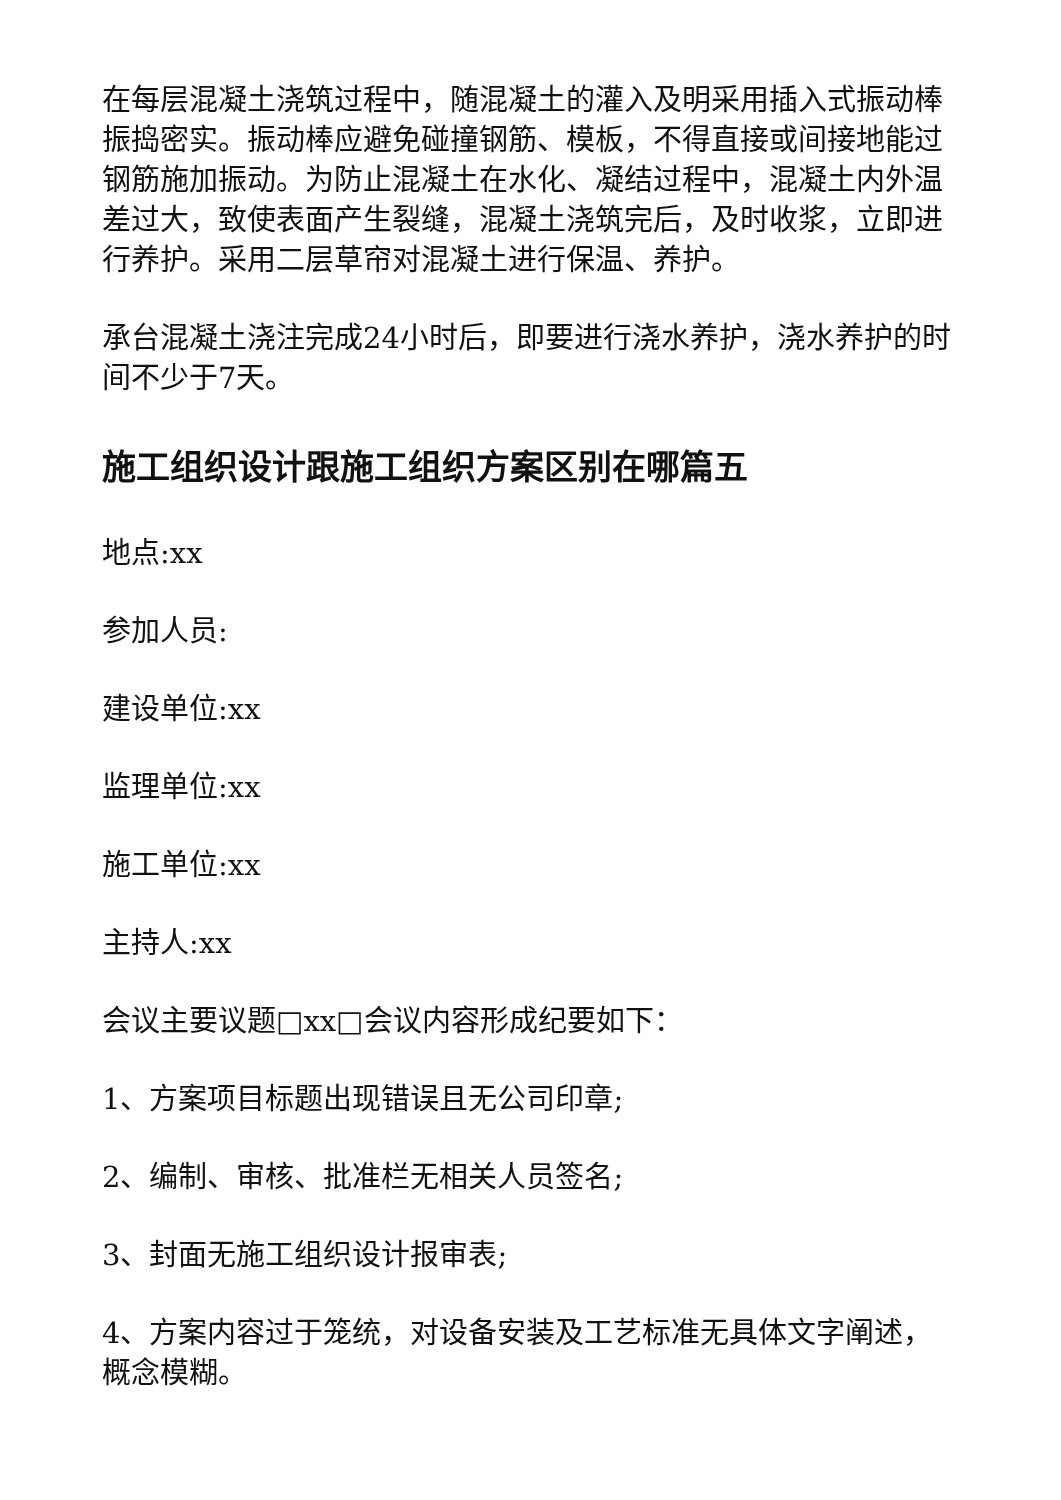在每层混凝土浇筑过程中，随混凝土的灌入及明采用插入式振动棒振捣密实。振动棒应避免碰撞钢筋、模板，不得直接或间接地能过钢筋施加振动。为防止混凝土在水化、凝结过程中，混凝土内外温差过大，致使表面产生裂缝，混凝土浇筑完后，及时收浆，立即进行养护。采用二层草帘对混凝土进行保温、养护。
承台混凝土浇注完成24小时后，即要进行浇水养护，浇水养护的时间不少于7天。
施工组织设计跟施工组织方案区别在哪篇五
地点:xx
参加人员:
建设单位:xx
监理单位:xx
施工单位:xx
主持人:xx
会议主要议题□xx□会议内容形成纪要如下：
1、方案项目标题出现错误且无公司印章;
2、编制、审核、批准栏无相关人员签名;
3、封面无施工组织设计报审表;
4、方案内容过于笼统，对设备安装及工艺标准无具体文字阐述，概念模糊。